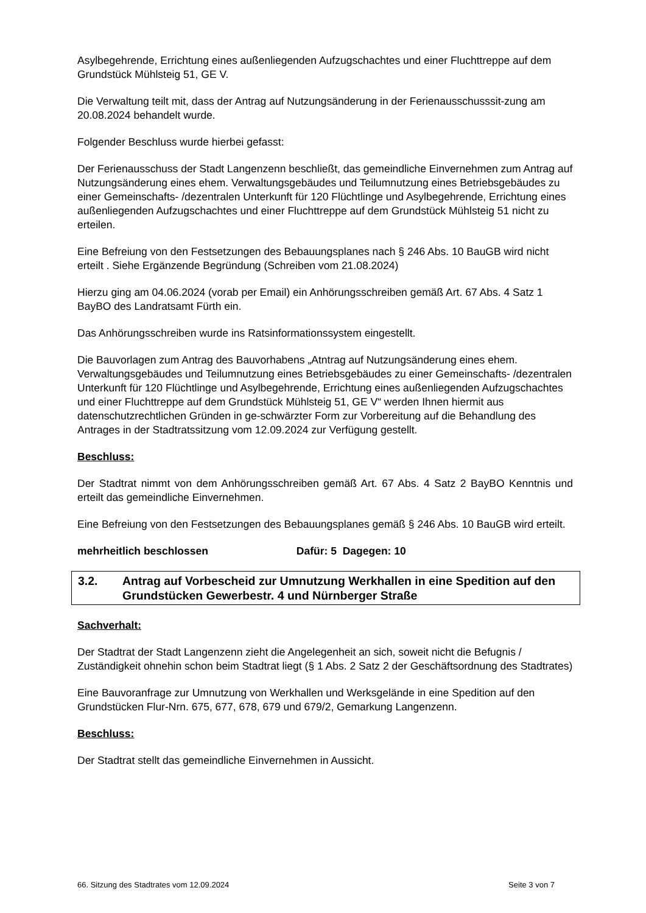Asylbegehrende, Errichtung eines außenliegenden Aufzugschachtes und einer Fluchttreppe auf dem Grundstück Mühlsteig 51, GE V.
Die Verwaltung teilt mit, dass der Antrag auf Nutzungsänderung in der Ferienausschusssit-zung am 20.08.2024 behandelt wurde.
Folgender Beschluss wurde hierbei gefasst:
Der Ferienausschuss der Stadt Langenzenn beschließt, das gemeindliche Einvernehmen zum Antrag auf Nutzungsänderung eines ehem. Verwaltungsgebäudes und Teilumnutzung eines Betriebsgebäudes zu einer Gemeinschafts- /dezentralen Unterkunft für 120 Flüchtlinge und Asylbegehrende, Errichtung eines außenliegenden Aufzugschachtes und einer Fluchttreppe auf dem Grundstück Mühlsteig 51 nicht zu erteilen.
Eine Befreiung von den Festsetzungen des Bebauungsplanes nach § 246 Abs. 10 BauGB wird nicht erteilt . Siehe Ergänzende Begründung (Schreiben vom 21.08.2024)
Hierzu ging am 04.06.2024 (vorab per Email) ein Anhörungsschreiben gemäß Art. 67 Abs. 4 Satz 1 BayBO des Landratsamt Fürth ein.
Das Anhörungsschreiben wurde ins Ratsinformationssystem eingestellt.
Die Bauvorlagen zum Antrag des Bauvorhabens „Atntrag auf Nutzungsänderung eines ehem. Verwaltungsgebäudes und Teilumnutzung eines Betriebsgebäudes zu einer Gemeinschafts- /dezentralen Unterkunft für 120 Flüchtlinge und Asylbegehrende, Errichtung eines außenliegenden Aufzugschachtes und einer Fluchttreppe auf dem Grundstück Mühlsteig 51, GE V“ werden Ihnen hiermit aus datenschutzrechtlichen Gründen in ge-schwärzter Form zur Vorbereitung auf die Behandlung des Antrages in der Stadtratssitzung vom 12.09.2024 zur Verfügung gestellt.
Beschluss:
Der Stadtrat nimmt von dem Anhörungsschreiben gemäß Art. 67 Abs. 4 Satz 2 BayBO Kenntnis und erteilt das gemeindliche Einvernehmen.
Eine Befreiung von den Festsetzungen des Bebauungsplanes gemäß § 246 Abs. 10 BauGB wird erteilt.
mehrheitlich beschlossen Dafür: 5 Dagegen: 10
3.2. Antrag auf Vorbescheid zur Umnutzung Werkhallen in eine Spedition auf den Grundstücken Gewerbestr. 4 und Nürnberger Straße
Sachverhalt:
Der Stadtrat der Stadt Langenzenn zieht die Angelegenheit an sich, soweit nicht die Befugnis / Zuständigkeit ohnehin schon beim Stadtrat liegt (§ 1 Abs. 2 Satz 2 der Geschäftsordnung des Stadtrates)
Eine Bauvoranfrage zur Umnutzung von Werkhallen und Werksgelände in eine Spedition auf den Grundstücken Flur-Nrn. 675, 677, 678, 679 und 679/2, Gemarkung Langenzenn.
Beschluss:
Der Stadtrat stellt das gemeindliche Einvernehmen in Aussicht.
66. Sitzung des Stadtrates vom 12.09.2024 Seite 3 von 7